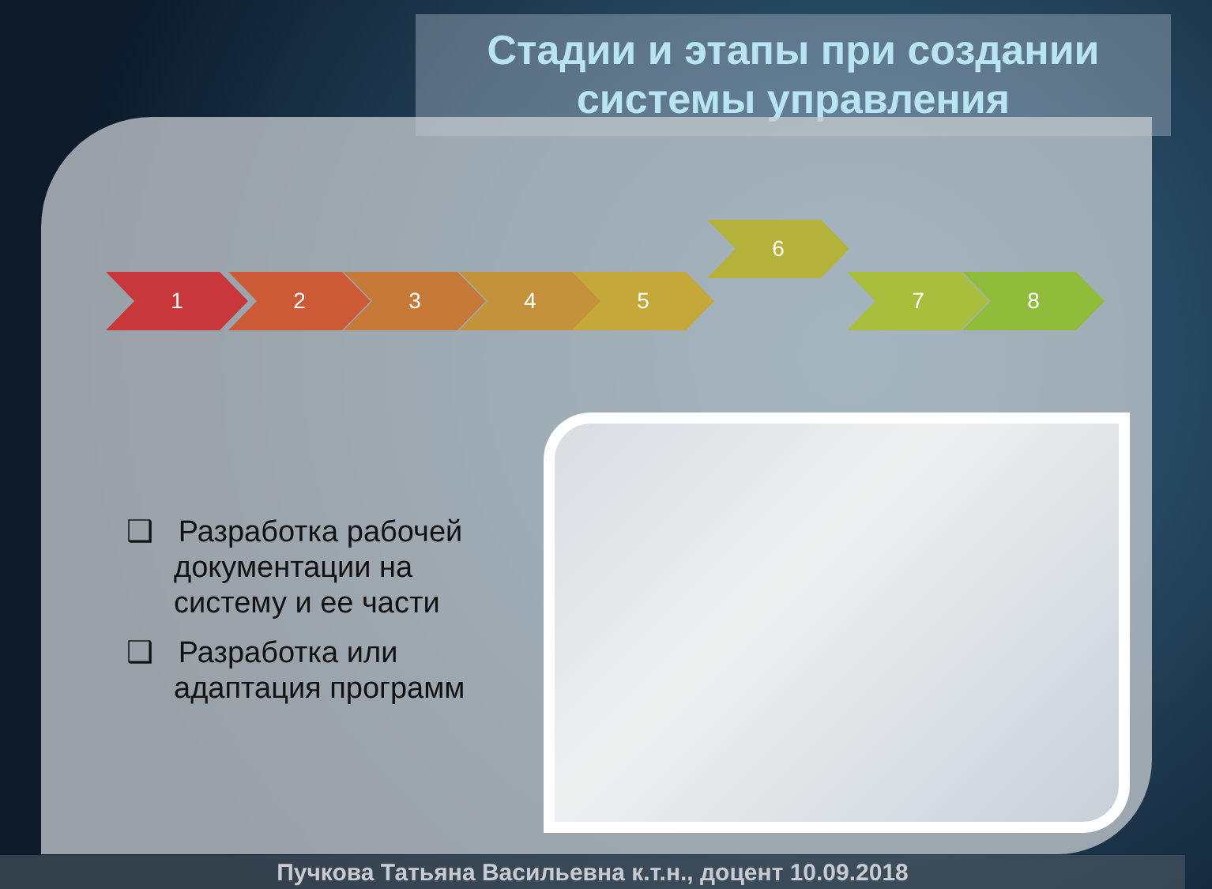Стадии и этапы при создании системы управления
1 2 3 4 5
6
7 8
❑ Разработка рабочей документации на систему и ее части
❑ Разработка или адаптация программ
Пучкова Татьяна Васильевна к.т.н., доцент 10.09.2018